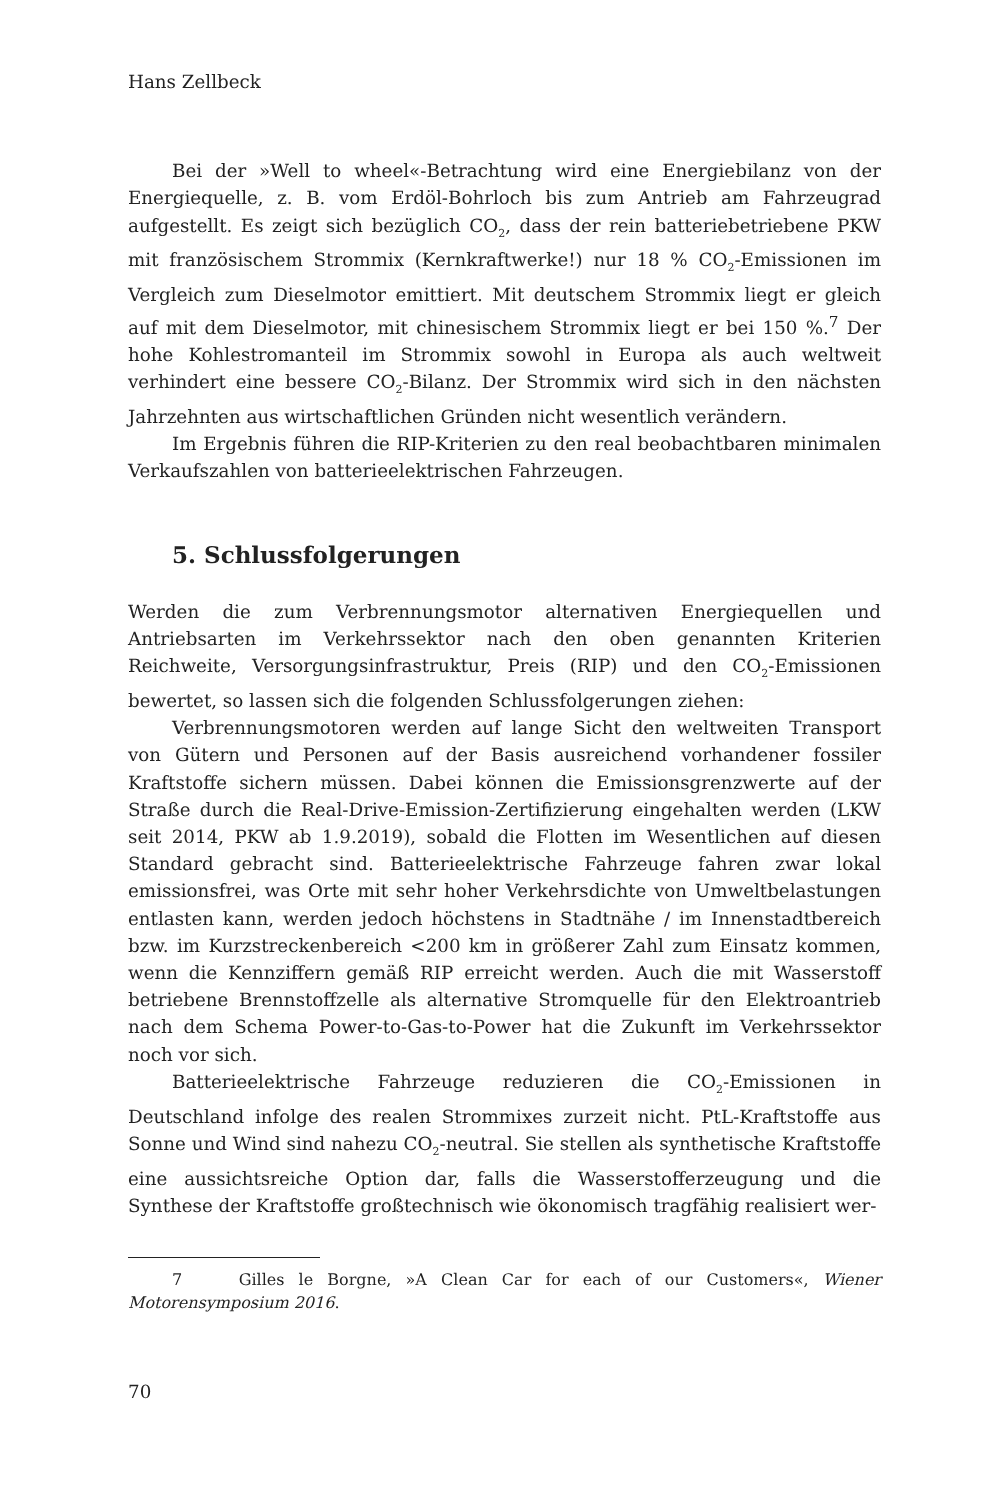Hans Zellbeck
Bei der »Well to wheel«-Betrachtung wird eine Energiebilanz von der Energiequelle, z. B. vom Erdöl-Bohrloch bis zum Antrieb am Fahrzeugrad aufgestellt. Es zeigt sich bezüglich CO<sub>2</sub>, dass der rein batteriebetriebene PKW mit französischem Strommix (Kernkraftwerke!) nur 18 % CO<sub>2</sub>-Emissionen im Vergleich zum Dieselmotor emittiert. Mit deutschem Strommix liegt er gleich auf mit dem Dieselmotor, mit chinesischem Strommix liegt er bei 150 %.<sup>7</sup> Der hohe Kohlestromanteil im Strommix sowohl in Europa als auch weltweit verhindert eine bessere CO<sub>2</sub>-Bilanz. Der Strommix wird sich in den nächsten Jahrzehnten aus wirtschaftlichen Gründen nicht wesentlich verändern.
Im Ergebnis führen die RIP-Kriterien zu den real beobachtbaren minimalen Verkaufszahlen von batterieelektrischen Fahrzeugen.
5. Schlussfolgerungen
Werden die zum Verbrennungsmotor alternativen Energiequellen und Antriebsarten im Verkehrssektor nach den oben genannten Kriterien Reichweite, Versorgungsinfrastruktur, Preis (RIP) und den CO<sub>2</sub>-Emissionen bewertet, so lassen sich die folgenden Schlussfolgerungen ziehen:
Verbrennungsmotoren werden auf lange Sicht den weltweiten Transport von Gütern und Personen auf der Basis ausreichend vorhandener fossiler Kraftstoffe sichern müssen. Dabei können die Emissionsgrenzwerte auf der Straße durch die Real-Drive-Emission-Zertifizierung eingehalten werden (LKW seit 2014, PKW ab 1.9.2019), sobald die Flotten im Wesentlichen auf diesen Standard gebracht sind. Batterieelektrische Fahrzeuge fahren zwar lokal emissionsfrei, was Orte mit sehr hoher Verkehrsdichte von Umweltbelastungen entlasten kann, werden jedoch höchstens in Stadtnähe / im Innenstadtbereich bzw. im Kurzstreckenbereich <200 km in größerer Zahl zum Einsatz kommen, wenn die Kennziffern gemäß RIP erreicht werden. Auch die mit Wasserstoff betriebene Brennstoffzelle als alternative Stromquelle für den Elektroantrieb nach dem Schema Power-to-Gas-to-Power hat die Zukunft im Verkehrssektor noch vor sich.
Batterieelektrische Fahrzeuge reduzieren die CO<sub>2</sub>-Emissionen in Deutschland infolge des realen Strommixes zurzeit nicht. PtL-Kraftstoffe aus Sonne und Wind sind nahezu CO<sub>2</sub>-neutral. Sie stellen als synthetische Kraftstoffe eine aussichtsreiche Option dar, falls die Wasserstofferzeugung und die Synthese der Kraftstoffe großtechnisch wie ökonomisch tragfähig realisiert wer-
7 Gilles le Borgne, »A Clean Car for each of our Customers«, Wiener Motorensymposium 2016.
70